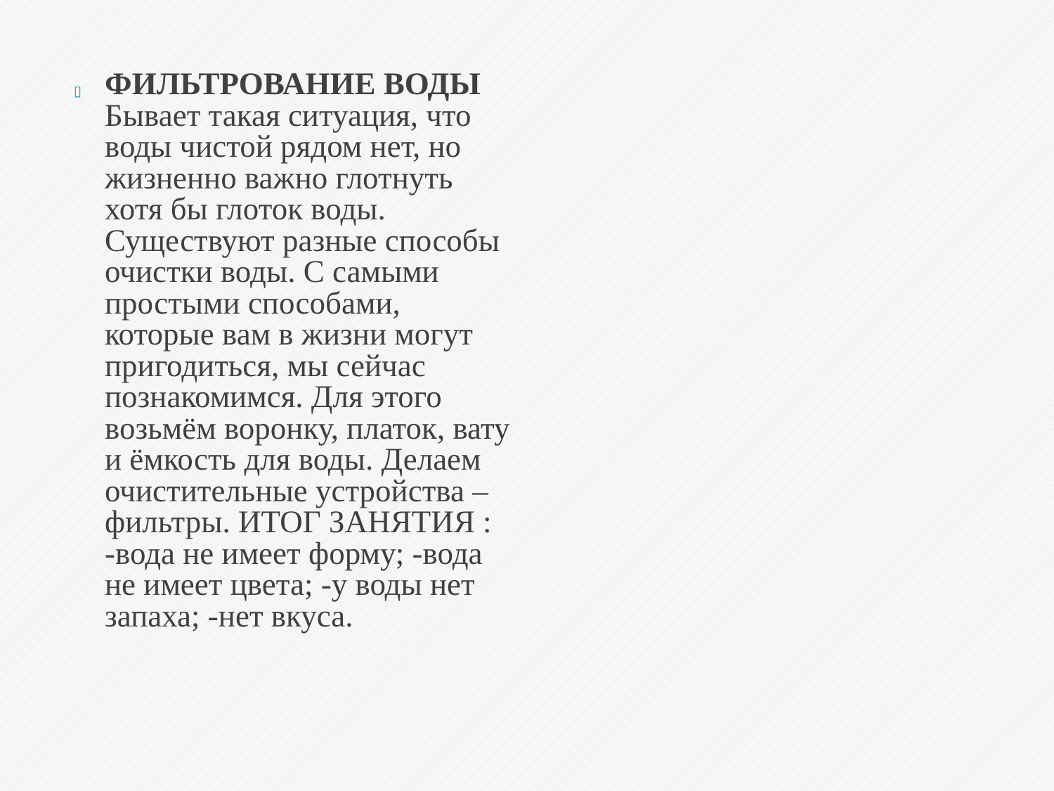▯
ФИЛЬТРОВАНИЕ ВОДЫ Бывает такая ситуация, что воды чистой рядом нет, но жизненно важно глотнуть хотя бы глоток воды. Существуют разные способы очистки воды. С самыми простыми способами, которые вам в жизни могут пригодиться, мы сейчас познакомимся. Для этого возьмём воронку, платок, вату и ёмкость для воды. Делаем очистительные устройства – фильтры. ИТОГ ЗАНЯТИЯ : -вода не имеет форму; -вода не имеет цвета; -у воды нет запаха; -нет вкуса.